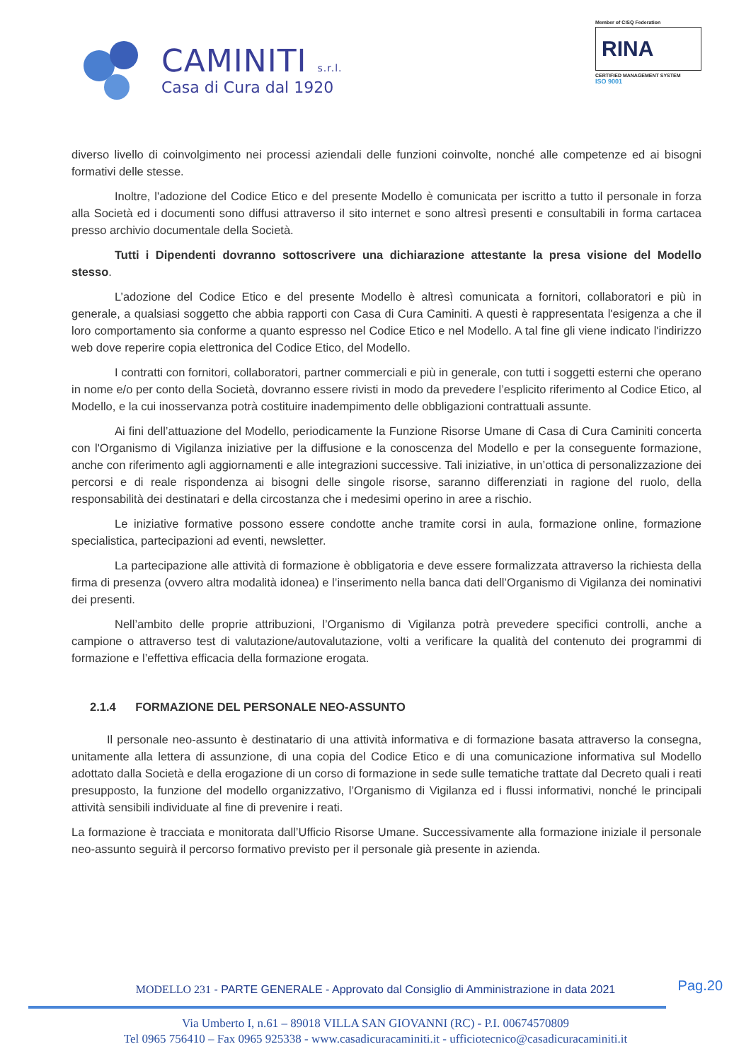CAMINITI s.r.l.
Casa di Cura dal 1920
Member of CISQ Federation
RINA
CERTIFIED MANAGEMENT SYSTEM
ISO 9001
diverso livello di coinvolgimento nei processi aziendali delle funzioni coinvolte, nonché alle competenze ed ai bisogni formativi delle stesse.
Inoltre, l'adozione del Codice Etico e del presente Modello è comunicata per iscritto a tutto il personale in forza alla Società ed i documenti sono diffusi attraverso il sito internet e sono altresì presenti e consultabili in forma cartacea presso archivio documentale della Società.
Tutti i Dipendenti dovranno sottoscrivere una dichiarazione attestante la presa visione del Modello stesso.
L’adozione del Codice Etico e del presente Modello è altresì comunicata a fornitori, collaboratori e più in generale, a qualsiasi soggetto che abbia rapporti con Casa di Cura Caminiti. A questi è rappresentata l'esigenza a che il loro comportamento sia conforme a quanto espresso nel Codice Etico e nel Modello. A tal fine gli viene indicato l'indirizzo web dove reperire copia elettronica del Codice Etico, del Modello.
I contratti con fornitori, collaboratori, partner commerciali e più in generale, con tutti i soggetti esterni che operano in nome e/o per conto della Società, dovranno essere rivisti in modo da prevedere l’esplicito riferimento al Codice Etico, al Modello, e la cui inosservanza potrà costituire inadempimento delle obbligazioni contrattuali assunte.
Ai fini dell’attuazione del Modello, periodicamente la Funzione Risorse Umane di Casa di Cura Caminiti concerta con l'Organismo di Vigilanza iniziative per la diffusione e la conoscenza del Modello e per la conseguente formazione, anche con riferimento agli aggiornamenti e alle integrazioni successive. Tali iniziative, in un’ottica di personalizzazione dei percorsi e di reale rispondenza ai bisogni delle singole risorse, saranno differenziati in ragione del ruolo, della responsabilità dei destinatari e della circostanza che i medesimi operino in aree a rischio.
Le iniziative formative possono essere condotte anche tramite corsi in aula, formazione online, formazione specialistica, partecipazioni ad eventi, newsletter.
La partecipazione alle attività di formazione è obbligatoria e deve essere formalizzata attraverso la richiesta della firma di presenza (ovvero altra modalità idonea) e l’inserimento nella banca dati dell’Organismo di Vigilanza dei nominativi dei presenti.
Nell’ambito delle proprie attribuzioni, l’Organismo di Vigilanza potrà prevedere specifici controlli, anche a campione o attraverso test di valutazione/autovalutazione, volti a verificare la qualità del contenuto dei programmi di formazione e l’effettiva efficacia della formazione erogata.
2.1.4 FORMAZIONE DEL PERSONALE NEO-ASSUNTO
Il personale neo-assunto è destinatario di una attività informativa e di formazione basata attraverso la consegna, unitamente alla lettera di assunzione, di una copia del Codice Etico e di una comunicazione informativa sul Modello adottato dalla Società e della erogazione di un corso di formazione in sede sulle tematiche trattate dal Decreto quali i reati presupposto, la funzione del modello organizzativo, l’Organismo di Vigilanza ed i flussi informativi, nonché le principali attività sensibili individuate al fine di prevenire i reati.
La formazione è tracciata e monitorata dall’Ufficio Risorse Umane. Successivamente alla formazione iniziale il personale neo-assunto seguirà il percorso formativo previsto per il personale già presente in azienda.
Pag.20
MODELLO 231 - PARTE GENERALE - Approvato dal Consiglio di Amministrazione in data 2021
Via Umberto I, n.61 – 89018 VILLA SAN GIOVANNI (RC) - P.I. 00674570809
Tel 0965 756410 – Fax 0965 925338 - www.casadicuracaminiti.it - ufficiotecnico@casadicuracaminiti.it